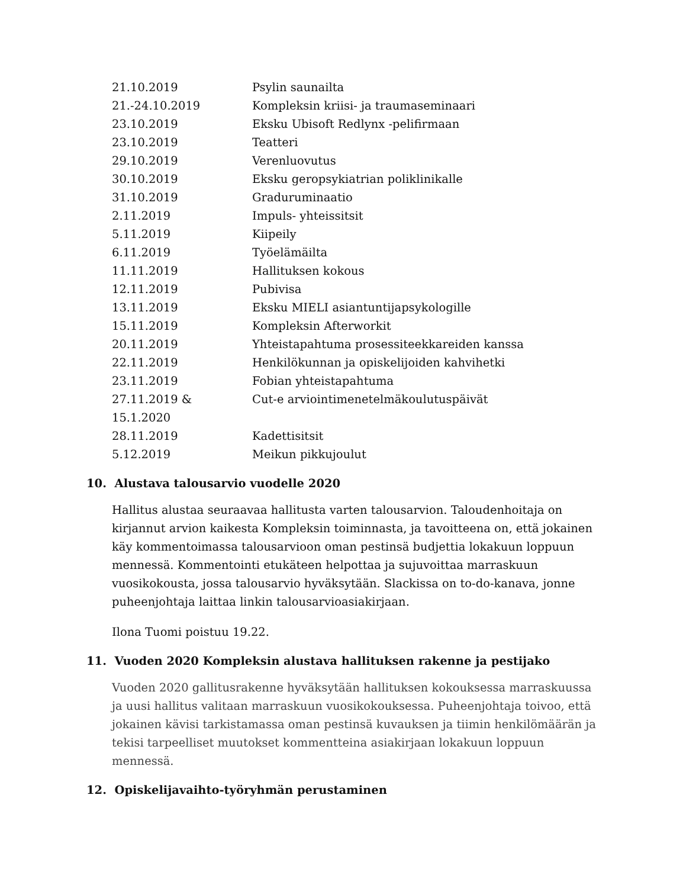| 21.10.2019 | Psylin saunailta |
| 21.-24.10.2019 | Kompleksin kriisi- ja traumaseminaari |
| 23.10.2019 | Eksku Ubisoft Redlynx -pelifirmaan |
| 23.10.2019 | Teatteri |
| 29.10.2019 | Verenluovutus |
| 30.10.2019 | Eksku geropsykiatrian poliklinikalle |
| 31.10.2019 | Graduruminaatio |
| 2.11.2019 | Impuls- yhteissitsit |
| 5.11.2019 | Kiipeily |
| 6.11.2019 | Työelämäilta |
| 11.11.2019 | Hallituksen kokous |
| 12.11.2019 | Pubivisa |
| 13.11.2019 | Eksku MIELI asiantuntijapsykologille |
| 15.11.2019 | Kompleksin Afterworkit |
| 20.11.2019 | Yhteistapahtuma prosessiteekkareiden kanssa |
| 22.11.2019 | Henkilökunnan ja opiskelijoiden kahvihetki |
| 23.11.2019 | Fobian yhteistapahtuma |
| 27.11.2019 & 15.1.2020 | Cut-e arviointimenetelmäkoulutuspäivät |
| 28.11.2019 | Kadettisitsit |
| 5.12.2019 | Meikun pikkujoulut |
10. Alustava talousarvio vuodelle 2020
Hallitus alustaa seuraavaa hallitusta varten talousarvion. Taloudenhoitaja on kirjannut arvion kaikesta Kompleksin toiminnasta, ja tavoitteena on, että jokainen käy kommentoimassa talousarvioon oman pestinsä budjettia lokakuun loppuun mennessä. Kommentointi etukäteen helpottaa ja sujuvoittaa marraskuun vuosikokousta, jossa talousarvio hyväksytään. Slackissa on to-do-kanava, jonne puheenjohtaja laittaa linkin talousarvioasiakirjaan.
Ilona Tuomi poistuu 19.22.
11. Vuoden 2020 Kompleksin alustava hallituksen rakenne ja pestijako
Vuoden 2020 gallitusrakenne hyväksytään hallituksen kokouksessa marraskuussa ja uusi hallitus valitaan marraskuun vuosikokouksessa. Puheenjohtaja toivoo, että jokainen kävisi tarkistamassa oman pestinsä kuvauksen ja tiimin henkilömäärän ja tekisi tarpeelliset muutokset kommentteina asiakirjaan lokakuun loppuun mennessä.
12. Opiskelijavaihto-työryhmän perustaminen